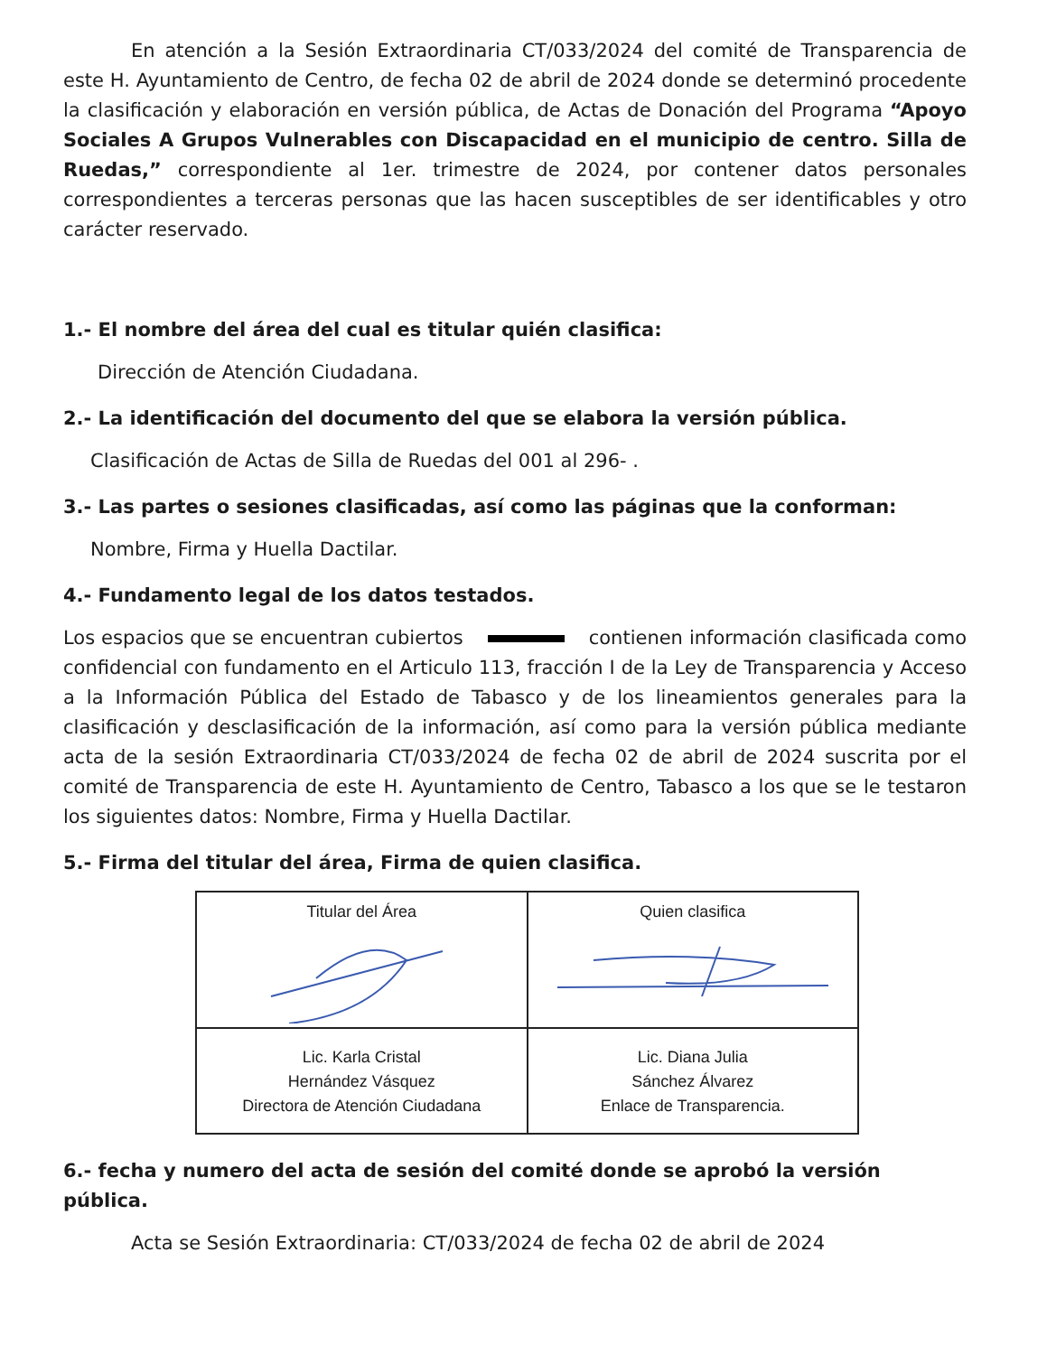En atención a la Sesión Extraordinaria CT/033/2024 del comité de Transparencia de este H. Ayuntamiento de Centro, de fecha 02 de abril de 2024 donde se determinó procedente la clasificación y elaboración en versión pública, de Actas de Donación del Programa “Apoyo Sociales A Grupos Vulnerables con Discapacidad en el municipio de centro. Silla de Ruedas,” correspondiente al 1er. trimestre de 2024, por contener datos personales correspondientes a terceras personas que las hacen susceptibles de ser identificables y otro carácter reservado.
1.- El nombre del área del cual es titular quién clasifica:
Dirección de Atención Ciudadana.
2.- La identificación del documento del que se elabora la versión pública.
Clasificación de Actas de Silla de Ruedas del 001 al 296- .
3.- Las partes o sesiones clasificadas, así como las páginas que la conforman:
Nombre, Firma y Huella Dactilar.
4.- Fundamento legal de los datos testados.
Los espacios que se encuentran cubiertos contienen información clasificada como confidencial con fundamento en el Articulo 113, fracción I de la Ley de Transparencia y Acceso a la Información Pública del Estado de Tabasco y de los lineamientos generales para la clasificación y desclasificación de la información, así como para la versión pública mediante acta de la sesión Extraordinaria CT/033/2024 de fecha 02 de abril de 2024 suscrita por el comité de Transparencia de este H. Ayuntamiento de Centro, Tabasco a los que se le testaron los siguientes datos: Nombre, Firma y Huella Dactilar.
5.- Firma del titular del área, Firma de quien clasifica.
| Titular del Área | Quien clasifica |
| Lic. Karla Cristal Hernández Vásquez Directora de Atención Ciudadana | Lic. Diana Julia Sánchez Álvarez Enlace de Transparencia. |
6.- fecha y numero del acta de sesión del comité donde se aprobó la versión pública.
Acta se Sesión Extraordinaria: CT/033/2024 de fecha 02 de abril de 2024